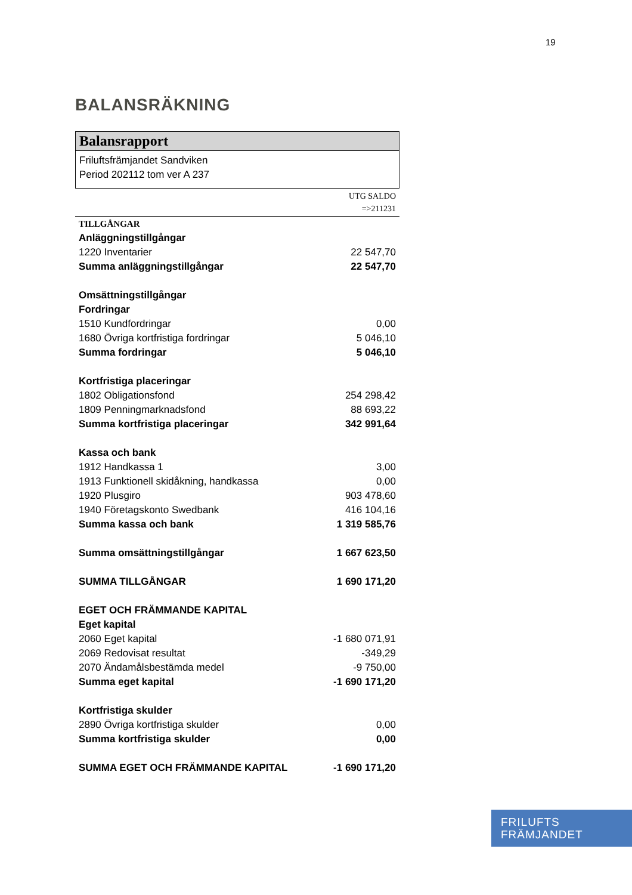19
BALANSRÄKNING
Balansrapport
Friluftsfrämjandet Sandviken
Period 202112 tom ver A 237
UTG SALDO
=>211231
| TILLGÅNGAR | |
| Anläggningstillgångar | |
| 1220 Inventarier | 22 547,70 |
| Summa anläggningstillgångar | 22 547,70 |
| Omsättningstillgångar | |
| Fordringar | |
| 1510 Kundfordringar | 0,00 |
| 1680 Övriga kortfristiga fordringar | 5 046,10 |
| Summa fordringar | 5 046,10 |
| Kortfristiga placeringar | |
| 1802 Obligationsfond | 254 298,42 |
| 1809 Penningmarknadsfond | 88 693,22 |
| Summa kortfristiga placeringar | 342 991,64 |
| Kassa och bank | |
| 1912 Handkassa 1 | 3,00 |
| 1913 Funktionell skidåkning, handkassa | 0,00 |
| 1920 Plusgiro | 903 478,60 |
| 1940 Företagskonto Swedbank | 416 104,16 |
| Summa kassa och bank | 1 319 585,76 |
| Summa omsättningstillgångar | 1 667 623,50 |
| SUMMA TILLGÅNGAR | 1 690 171,20 |
| EGET OCH FRÄMMANDE KAPITAL | |
| Eget kapital | |
| 2060 Eget kapital | -1 680 071,91 |
| 2069 Redovisat resultat | -349,29 |
| 2070 Ändamålsbestämda medel | -9 750,00 |
| Summa eget kapital | -1 690 171,20 |
| Kortfristiga skulder | |
| 2890 Övriga kortfristiga skulder | 0,00 |
| Summa kortfristiga skulder | 0,00 |
| SUMMA EGET OCH FRÄMMANDE KAPITAL | -1 690 171,20 |
FRILUFTS
FRÄMJANDET